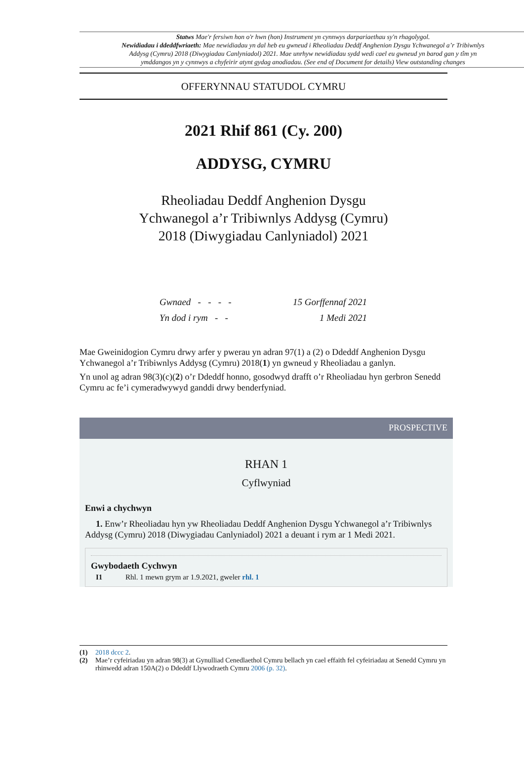Statws Mae'r fersiwn hon o'r hwn (hon) Instrument yn cynnwys darpariaethau sy'n rhagolygol.
Newidiadau i ddeddfwriaeth: Mae newidiadau yn dal heb eu gwneud i Rheoliadau Deddf Anghenion Dysgu Ychwanegol a’r Tribiwnlys Addysg (Cymru) 2018 (Diwygiadau Canlyniadol) 2021. Mae unrhyw newidiadau sydd wedi cael eu gwneud yn barod gan y tîm yn ymddangos yn y cynnwys a chyfeirir atynt gydag anodiadau. (See end of Document for details) View outstanding changes
OFFERYNNAU STATUDOL CYMRU
2021 Rhif 861 (Cy. 200)
ADDYSG, CYMRU
Rheoliadau Deddf Anghenion Dysgu
Ychwanegol a’r Tribiwnlys Addysg (Cymru)
2018 (Diwygiadau Canlyniadol) 2021
Gwnaed - - - - 15 Gorffennaf 2021
Yn dod i rym - - 1 Medi 2021
Mae Gweinidogion Cymru drwy arfer y pwerau yn adran 97(1) a (2) o Ddeddf Anghenion Dysgu Ychwanegol a’r Tribiwnlys Addysg (Cymru) 2018(1) yn gwneud y Rheoliadau a ganlyn.
Yn unol ag adran 98(3)(c)(2) o’r Ddeddf honno, gosodwyd drafft o’r Rheoliadau hyn gerbron Senedd Cymru ac fe’i cymeradwywyd ganddi drwy benderfyniad.
PROSPECTIVE
RHAN 1
Cyflwyniad
Enwi a chychwyn
1. Enw’r Rheoliadau hyn yw Rheoliadau Deddf Anghenion Dysgu Ychwanegol a’r Tribiwnlys Addysg (Cymru) 2018 (Diwygiadau Canlyniadol) 2021 a deuant i rym ar 1 Medi 2021.
Gwybodaeth Cychwyn
I1 Rhl. 1 mewn grym ar 1.9.2021, gweler rhl. 1
(1) 2018 dccc 2.
(2) Mae’r cyfeiriadau yn adran 98(3) at Gynulliad Cenedlaethol Cymru bellach yn cael effaith fel cyfeiriadau at Senedd Cymru yn rhinwedd adran 150A(2) o Ddeddf Llywodraeth Cymru 2006 (p. 32).